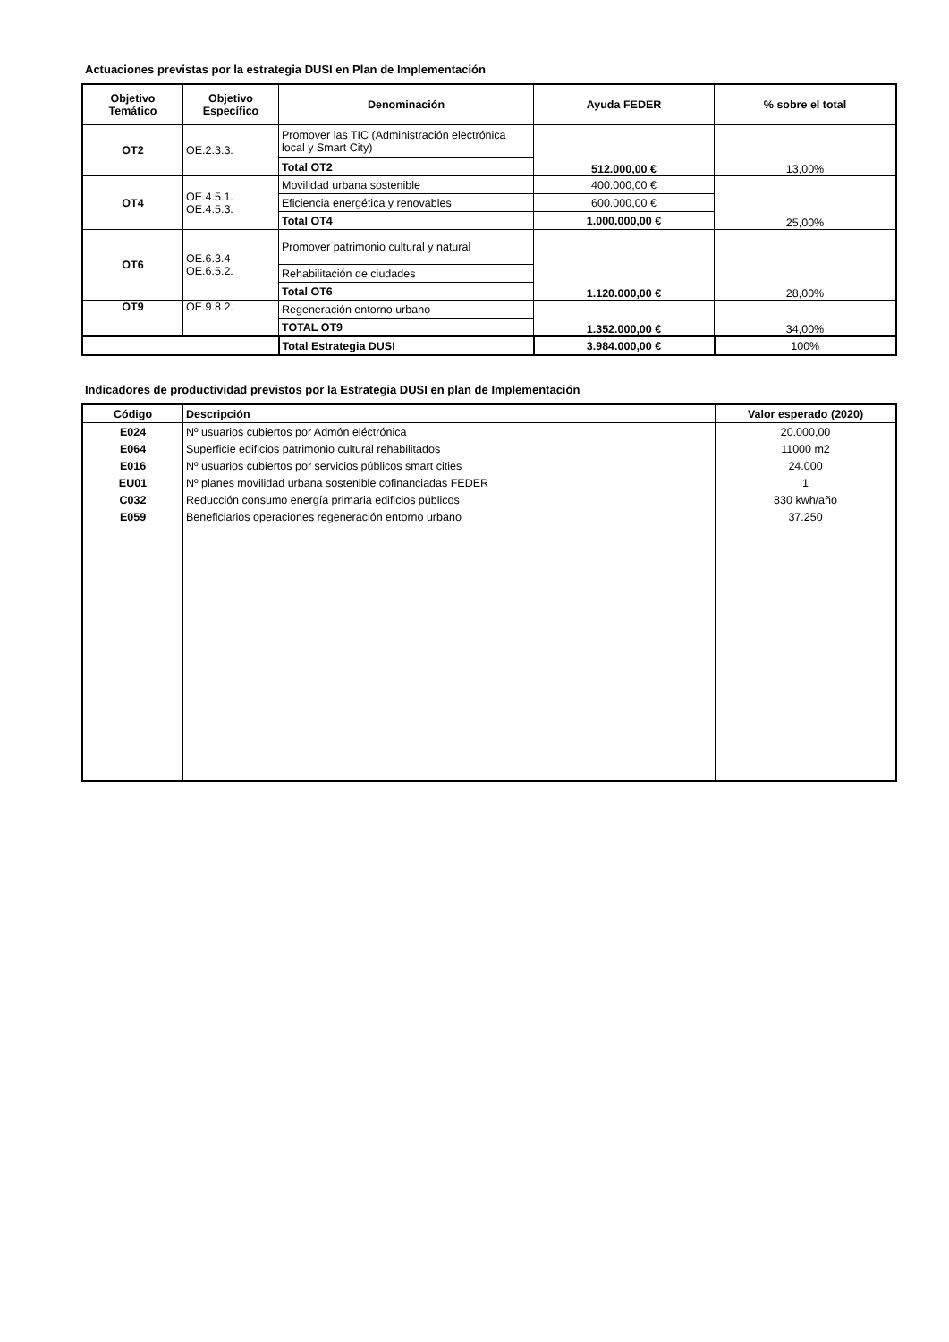Actuaciones previstas por la estrategia DUSI en Plan de Implementación
| Objetivo Temático | Objetivo Específico | Denominación | Ayuda FEDER | % sobre el total |
| --- | --- | --- | --- | --- |
| OT2 | OE.2.3.3. | Promover las TIC (Administración electrónica local y Smart City) | 512.000,00 € | 13,00% |
| | | Total OT2 | | |
| OT4 | OE.4.5.1. OE.4.5.3. | Movilidad urbana sostenible | 400.000,00 € | 25,00% |
| | | Eficiencia energética y renovables | 600.000,00 € | |
| | | Total OT4 | 1.000.000,00 € | |
| OT6 | OE.6.3.4 OE.6.5.2. | Promover patrimonio cultural y natural | 1.120.000,00 € | 28,00% |
| | | Rehabilitación de ciudades | | |
| | | Total OT6 | | |
| OT9 | OE.9.8.2. | Regeneración entorno urbano | 1.352.000,00 € | 34,00% |
| | | TOTAL OT9 | | |
| | | Total Estrategia DUSI | 3.984.000,00 € | 100% |
Indicadores de productividad previstos por la Estrategia DUSI en plan de Implementación
| Código | Descripción | Valor esperado (2020) |
| --- | --- | --- |
| E024 | Nº usuarios cubiertos por Admón eléctrónica | 20.000,00 |
| E064 | Superficie edificios patrimonio cultural rehabilitados | 11000 m2 |
| E016 | Nº usuarios cubiertos por servicios públicos smart cities | 24.000 |
| EU01 | Nº planes movilidad urbana sostenible cofinanciadas FEDER | 1 |
| C032 | Reducción consumo energía primaria edificios públicos | 830 kwh/año |
| E059 | Beneficiarios operaciones regeneración entorno urbano | 37.250 |